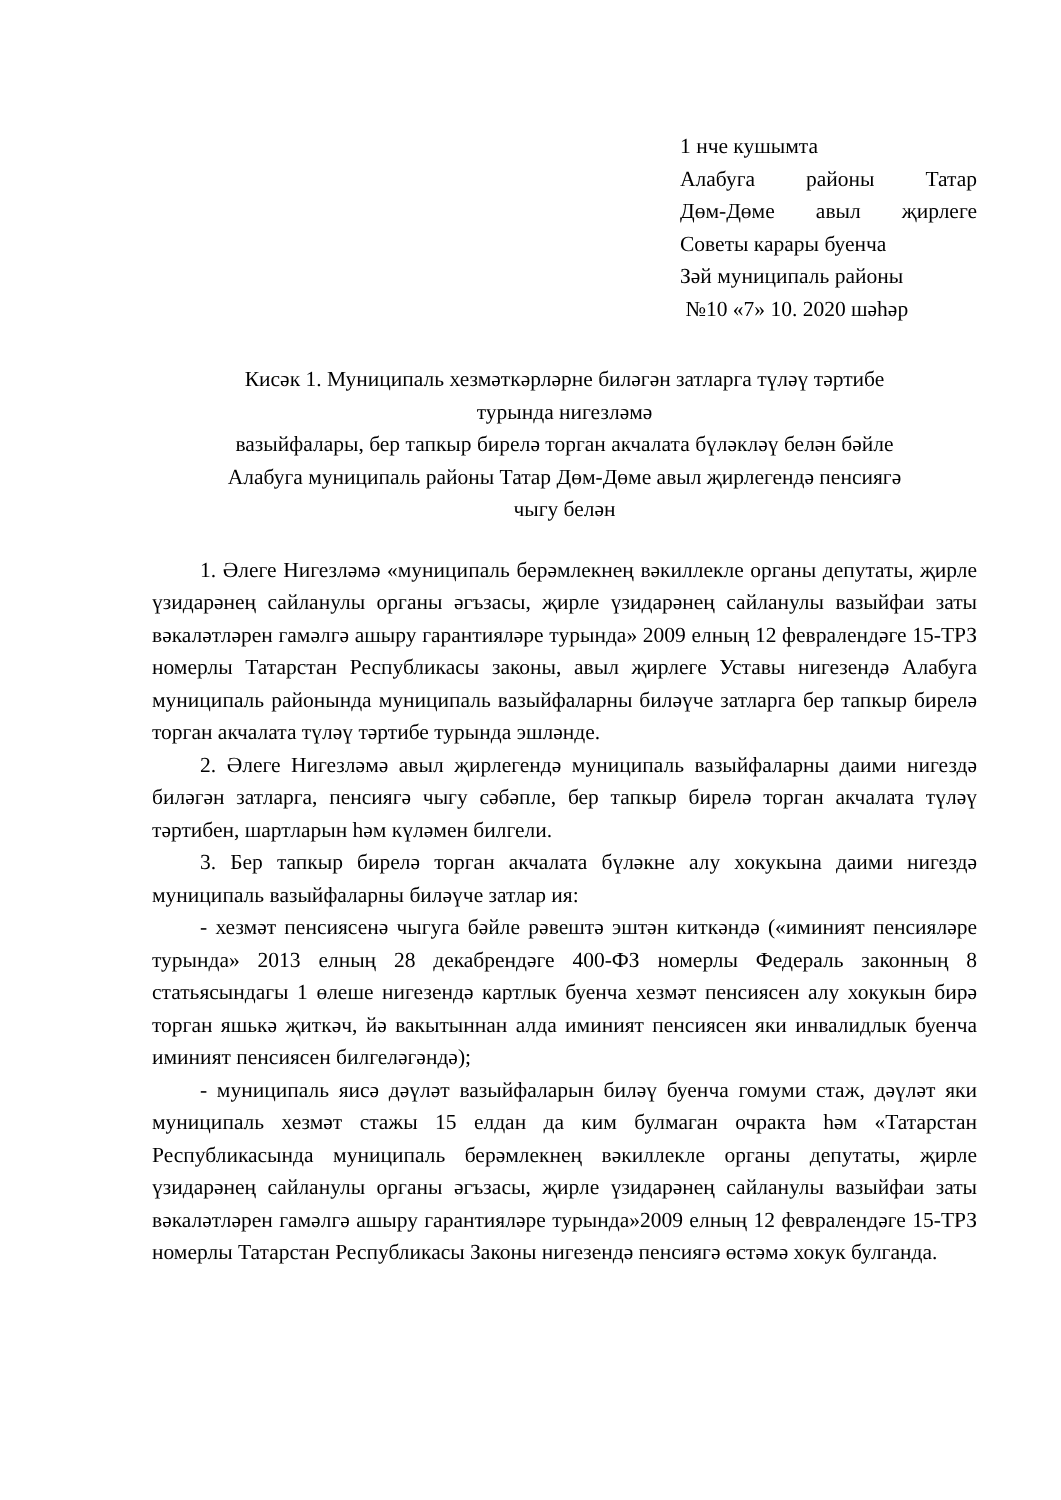1 нче кушымта
Алабуга районы Татар
Дөм-Дөме авыл җирлеге
Советы карары буенча
Зәй муниципаль районы
№10 «7» 10. 2020 шәһәр
Кисәк 1. Муниципаль хезмәткәрләрне биләгән затларга түләү тәртибе
турында нигезләмә
вазыйфалары, бер тапкыр бирелә торган акчалата бүләкләү белән бәйле
Алабуга муниципаль районы Татар Дөм-Дөме авыл җирлегендә пенсиягә
чыгу белән
1. Әлеге Нигезләмә «муниципаль берәмлекнең вәкиллекле органы депутаты, җирле үзидарәнең сайланулы органы әгъзасы, җирле үзидарәнең сайланулы вазыйфаи заты вәкаләтләрен гамәлгә ашыру гарантияләре турында» 2009 елның 12 февралендәге 15-ТРЗ номерлы Татарстан Республикасы законы, авыл җирлеге Уставы нигезендә Алабуга муниципаль районында муниципаль вазыйфаларны биләүче затларга бер тапкыр бирелә торган акчалата түләү тәртибе турында эшләнде.
2. Әлеге Нигезләмә авыл җирлегендә муниципаль вазыйфаларны даими нигездә биләгән затларга, пенсиягә чыгу сәбәпле, бер тапкыр бирелә торган акчалата түләү тәртибен, шартларын һәм күләмен билгели.
3. Бер тапкыр бирелә торган акчалата бүләкне алу хокукына даими нигездә муниципаль вазыйфаларны биләүче затлар ия:
- хезмәт пенсиясенә чыгуга бәйле рәвештә эштән киткәндә («иминият пенсияләре турында» 2013 елның 28 декабрендәге 400-ФЗ номерлы Федераль законның 8 статьясындагы 1 өлеше нигезендә картлык буенча хезмәт пенсиясен алу хокукын бирә торган яшькә җиткәч, йә вакытыннан алда иминият пенсиясен яки инвалидлык буенча иминият пенсиясен билгеләгәндә);
- муниципаль яисә дәүләт вазыйфаларын биләү буенча гомуми стаж, дәүләт яки муниципаль хезмәт стажы 15 елдан да ким булмаган очракта һәм «Татарстан Республикасында муниципаль берәмлекнең вәкиллекле органы депутаты, җирле үзидарәнең сайланулы органы әгъзасы, җирле үзидарәнең сайланулы вазыйфаи заты вәкаләтләрен гамәлгә ашыру гарантияләре турында»2009 елның 12 февралендәге 15-ТРЗ номерлы Татарстан Республикасы Законы нигезендә пенсиягә өстәмә хокук булганда.